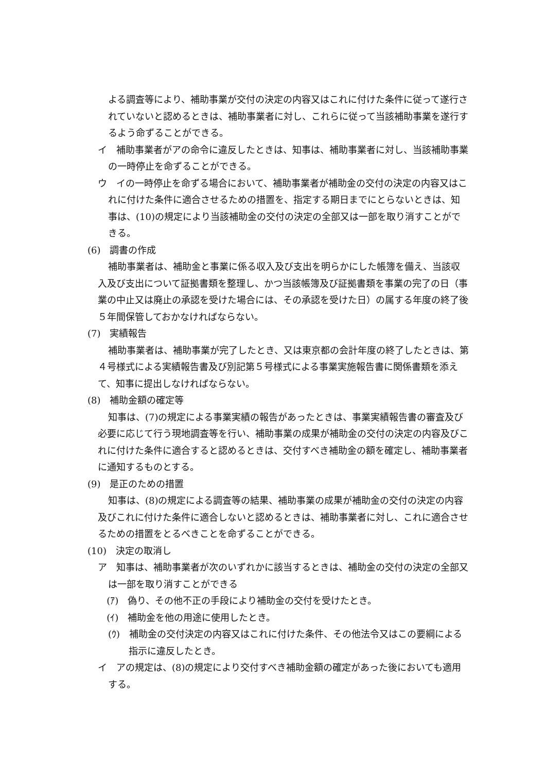よる調査等により、補助事業が交付の決定の内容又はこれに付けた条件に従って遂行されていないと認めるときは、補助事業者に対し、これらに従って当該補助事業を遂行するよう命ずることができる。
イ　補助事業者がアの命令に違反したときは、知事は、補助事業者に対し、当該補助事業の一時停止を命ずることができる。
ウ　イの一時停止を命ずる場合において、補助事業者が補助金の交付の決定の内容又はこれに付けた条件に適合させるための措置を、指定する期日までにとらないときは、知事は、(10)の規定により当該補助金の交付の決定の全部又は一部を取り消すことができる。
(6)　調書の作成
補助事業者は、補助金と事業に係る収入及び支出を明らかにした帳簿を備え、当該収入及び支出について証拠書類を整理し、かつ当該帳簿及び証拠書類を事業の完了の日（事業の中止又は廃止の承認を受けた場合には、その承認を受けた日）の属する年度の終了後５年間保管しておかなければならない。
(7)　実績報告
補助事業者は、補助事業が完了したとき、又は東京都の会計年度の終了したときは、第４号様式による実績報告書及び別記第５号様式による事業実施報告書に関係書類を添えて、知事に提出しなければならない。
(8)　補助金額の確定等
知事は、(7)の規定による事業実績の報告があったときは、事業実績報告書の審査及び必要に応じて行う現地調査等を行い、補助事業の成果が補助金の交付の決定の内容及びこれに付けた条件に適合すると認めるときは、交付すべき補助金の額を確定し、補助事業者に通知するものとする。
(9)　是正のための措置
知事は、(8)の規定による調査等の結果、補助事業の成果が補助金の交付の決定の内容及びこれに付けた条件に適合しないと認めるときは、補助事業者に対し、これに適合させるための措置をとるべきことを命ずることができる。
(10)　決定の取消し
ア　知事は、補助事業者が次のいずれかに該当するときは、補助金の交付の決定の全部又は一部を取り消すことができる
(ｱ)　偽り、その他不正の手段により補助金の交付を受けたとき。
(ｲ)　補助金を他の用途に使用したとき。
(ｳ)　補助金の交付決定の内容又はこれに付けた条件、その他法令又はこの要綱による指示に違反したとき。
イ　アの規定は、(8)の規定により交付すべき補助金額の確定があった後においても適用する。